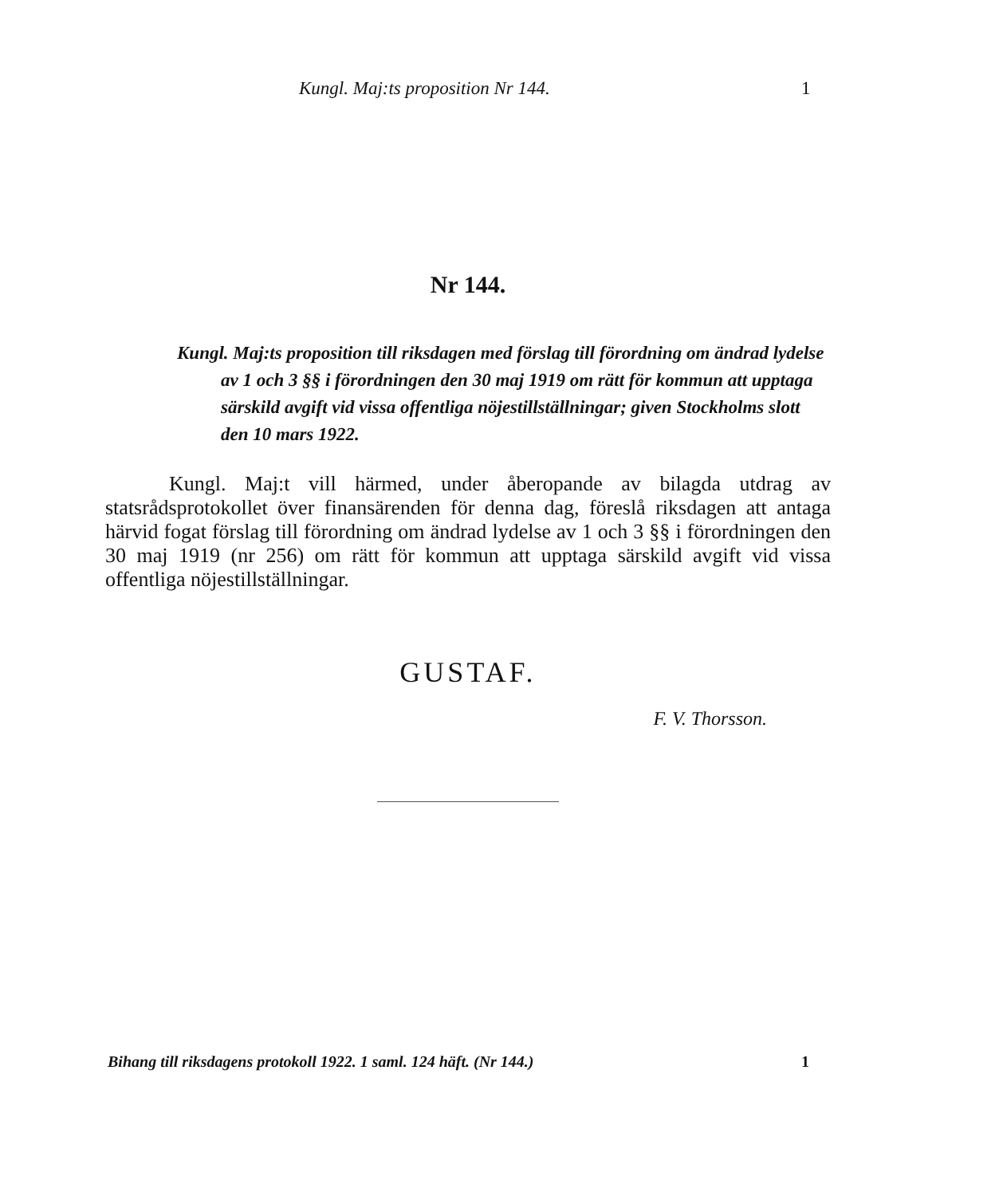Kungl. Maj:ts proposition Nr 144. 1
Nr 144.
Kungl. Maj:ts proposition till riksdagen med förslag till förordning om ändrad lydelse av 1 och 3 §§ i förordningen den 30 maj 1919 om rätt för kommun att upptaga särskild avgift vid vissa offentliga nöjestillställningar; given Stockholms slott den 10 mars 1922.
Kungl. Maj:t vill härmed, under åberopande av bilagda utdrag av statsrådsprotokollet över finansärenden för denna dag, föreslå riksdagen att antaga härvid fogat förslag till förordning om ändrad lydelse av 1 och 3 §§ i förordningen den 30 maj 1919 (nr 256) om rätt för kommun att upptaga särskild avgift vid vissa offentliga nöjestillställningar.
GUSTAF.
F. V. Thorsson.
Bihang till riksdagens protokoll 1922. 1 saml. 124 häft. (Nr 144.) 1